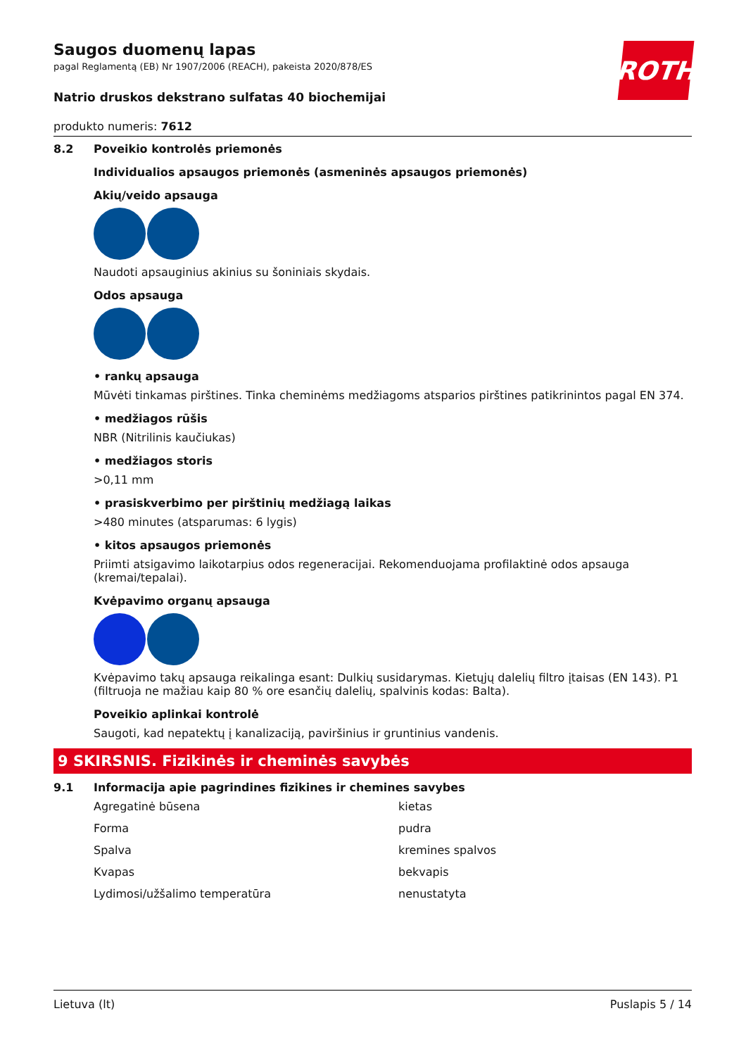ROTH
Saugos duomenų lapas
pagal Reglamentą (EB) Nr 1907/2006 (REACH), pakeista 2020/878/ES
Natrio druskos dekstrano sulfatas 40 biochemijai
produkto numeris: 7612
8.2 Poveikio kontrolės priemonės
Individualios apsaugos priemonės (asmeninės apsaugos priemonės)
Akių/veido apsauga
Naudoti apsauginius akinius su šoniniais skydais.
Odos apsauga
• rankų apsauga
Mūvėti tinkamas pirštines. Tinka cheminėms medžiagoms atsparios pirštines patikrinintos pagal EN 374.
• medžiagos rūšis
NBR (Nitrilinis kaučiukas)
• medžiagos storis
>0,11 mm
• prasiskverbimo per pirštinių medžiagą laikas
>480 minutes (atsparumas: 6 lygis)
• kitos apsaugos priemonės
Priimti atsigavimo laikotarpius odos regeneracijai. Rekomenduojama profilaktinė odos apsauga (kremai/tepalai).
Kvėpavimo organų apsauga
Kvėpavimo takų apsauga reikalinga esant: Dulkių susidarymas. Kietųjų dalelių filtro įtaisas (EN 143). P1 (filtruoja ne mažiau kaip 80 % ore esančių dalelių, spalvinis kodas: Balta).
Poveikio aplinkai kontrolė
Saugoti, kad nepatektų į kanalizaciją, paviršinius ir gruntinius vandenis.
9 SKIRSNIS. Fizikinės ir cheminės savybės
9.1 Informacija apie pagrindines fizikines ir chemines savybes
Agregatinė būsena kietas
Forma pudra
Spalva kremines spalvos
Kvapas bekvapis
Lydimosi/užšalimo temperatūra nenustatyta
Lietuva (lt) Puslapis 5 / 14